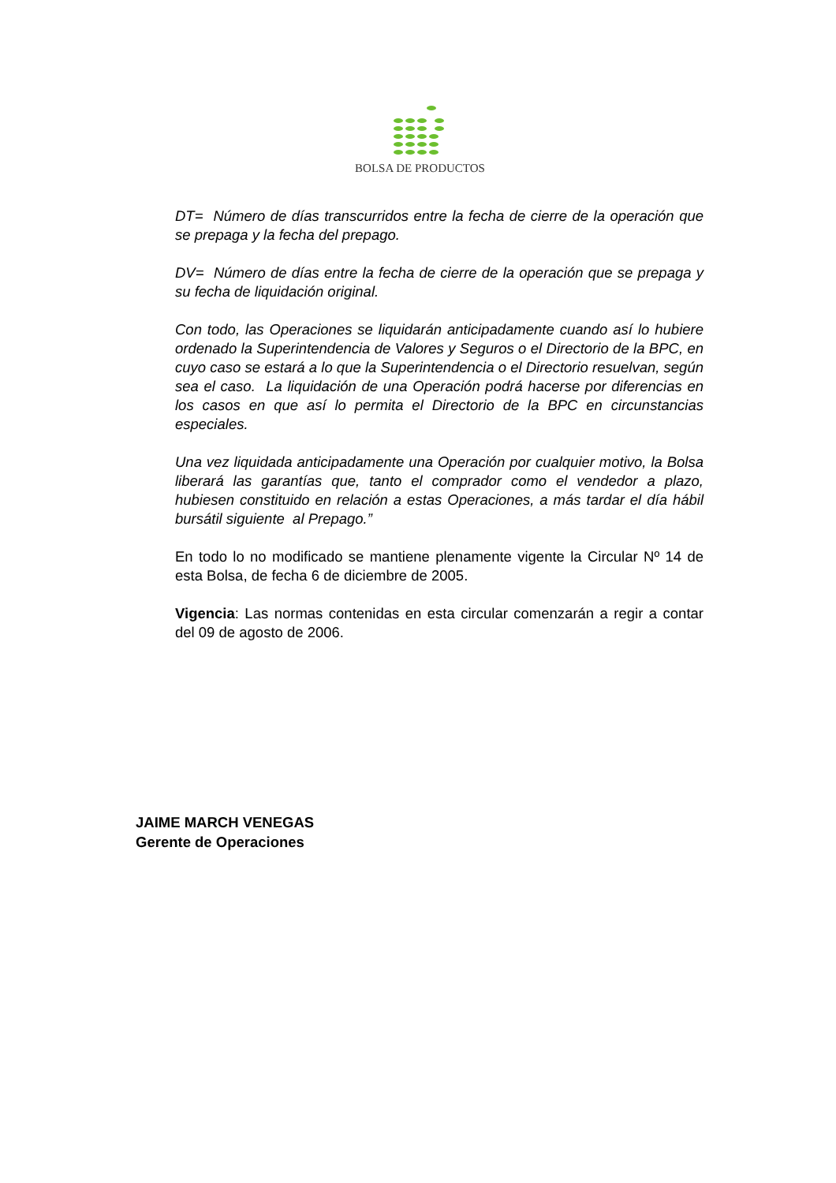BOLSA DE PRODUCTOS
DT= Número de días transcurridos entre la fecha de cierre de la operación que se prepaga y la fecha del prepago.
DV= Número de días entre la fecha de cierre de la operación que se prepaga y su fecha de liquidación original.
Con todo, las Operaciones se liquidarán anticipadamente cuando así lo hubiere ordenado la Superintendencia de Valores y Seguros o el Directorio de la BPC, en cuyo caso se estará a lo que la Superintendencia o el Directorio resuelvan, según sea el caso. La liquidación de una Operación podrá hacerse por diferencias en los casos en que así lo permita el Directorio de la BPC en circunstancias especiales.
Una vez liquidada anticipadamente una Operación por cualquier motivo, la Bolsa liberará las garantías que, tanto el comprador como el vendedor a plazo, hubiesen constituido en relación a estas Operaciones, a más tardar el día hábil bursátil siguiente al Prepago.”
En todo lo no modificado se mantiene plenamente vigente la Circular Nº 14 de esta Bolsa, de fecha 6 de diciembre de 2005.
Vigencia: Las normas contenidas en esta circular comenzarán a regir a contar del 09 de agosto de 2006.
JAIME MARCH VENEGAS
Gerente de Operaciones